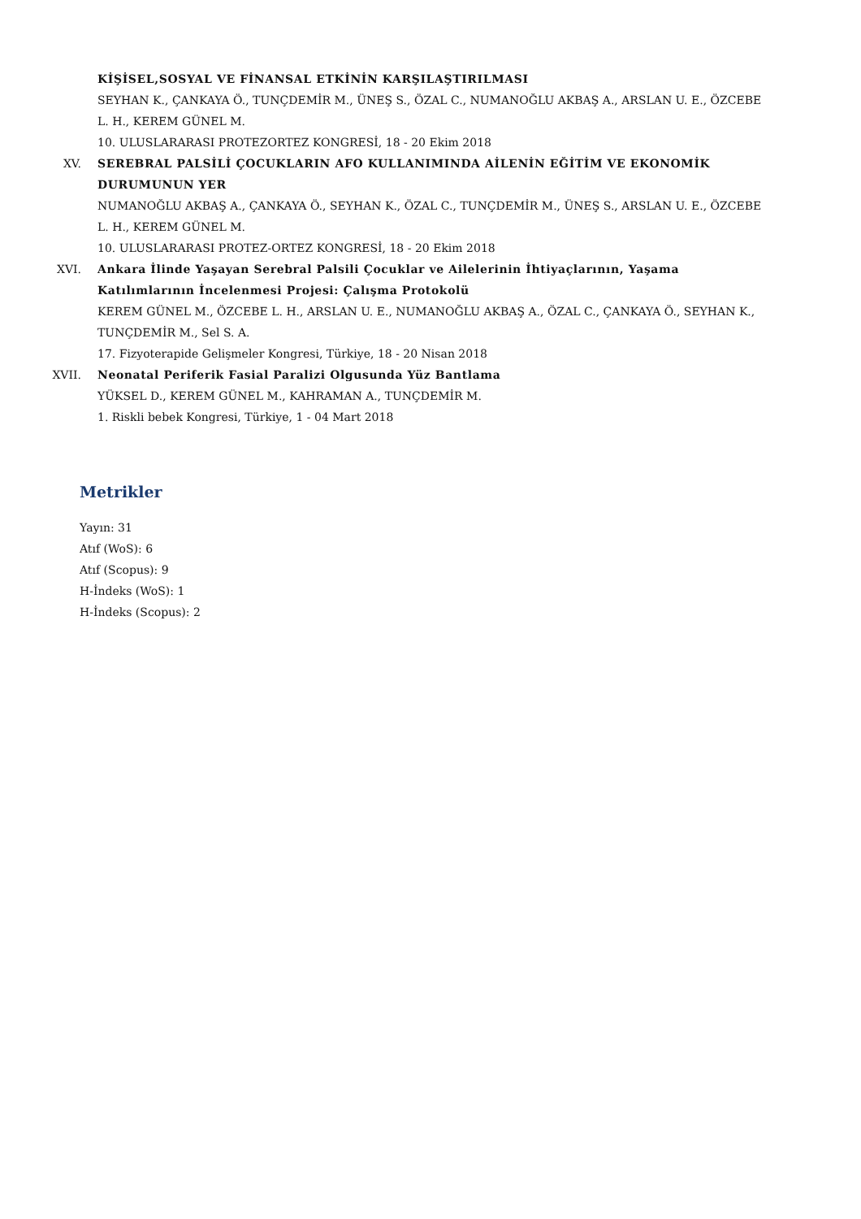KİŞİSEL,SOSYAL VE FİNANSAL ETKİNİN KARŞILAŞTIRILMASI
SEYHAN K., ÇANKAYA Ö., TUNÇDEMİR M., ÜNEŞ S., ÖZAL C., NUMANOĞLU AKBAŞ A., ARSLAN U. E., ÖZCEBE L. H., KEREM GÜNEL M.
10. ULUSLARARASI PROTEZORTEZ KONGRESİ, 18 - 20 Ekim 2018
XV. SEREBRAL PALSİLİ ÇOCUKLARIN AFO KULLANIMINDA AİLENİN EĞİTİM VE EKONOMİK DURUMUNUN YER
NUMANOĞLU AKBAŞ A., ÇANKAYA Ö., SEYHAN K., ÖZAL C., TUNÇDEMİR M., ÜNEŞ S., ARSLAN U. E., ÖZCEBE L. H., KEREM GÜNEL M.
10. ULUSLARARASI PROTEZ-ORTEZ KONGRESİ, 18 - 20 Ekim 2018
XVI. Ankara İlinde Yaşayan Serebral Palsili Çocuklar ve Ailelerinin İhtiyaçlarının, Yaşama Katılımlarının İncelenmesi Projesi: Çalışma Protokolü
KEREM GÜNEL M., ÖZCEBE L. H., ARSLAN U. E., NUMANOĞLU AKBAŞ A., ÖZAL C., ÇANKAYA Ö., SEYHAN K., TUNÇDEMİR M., Sel S. A.
17. Fizyoterapide Gelişmeler Kongresi, Türkiye, 18 - 20 Nisan 2018
XVII. Neonatal Periferik Fasial Paralizi Olgusunda Yüz Bantlama
YÜKSEL D., KEREM GÜNEL M., KAHRAMAN A., TUNÇDEMİR M.
1. Riskli bebek Kongresi, Türkiye, 1 - 04 Mart 2018
Metrikler
Yayın: 31
Atıf (WoS): 6
Atıf (Scopus): 9
H-İndeks (WoS): 1
H-İndeks (Scopus): 2